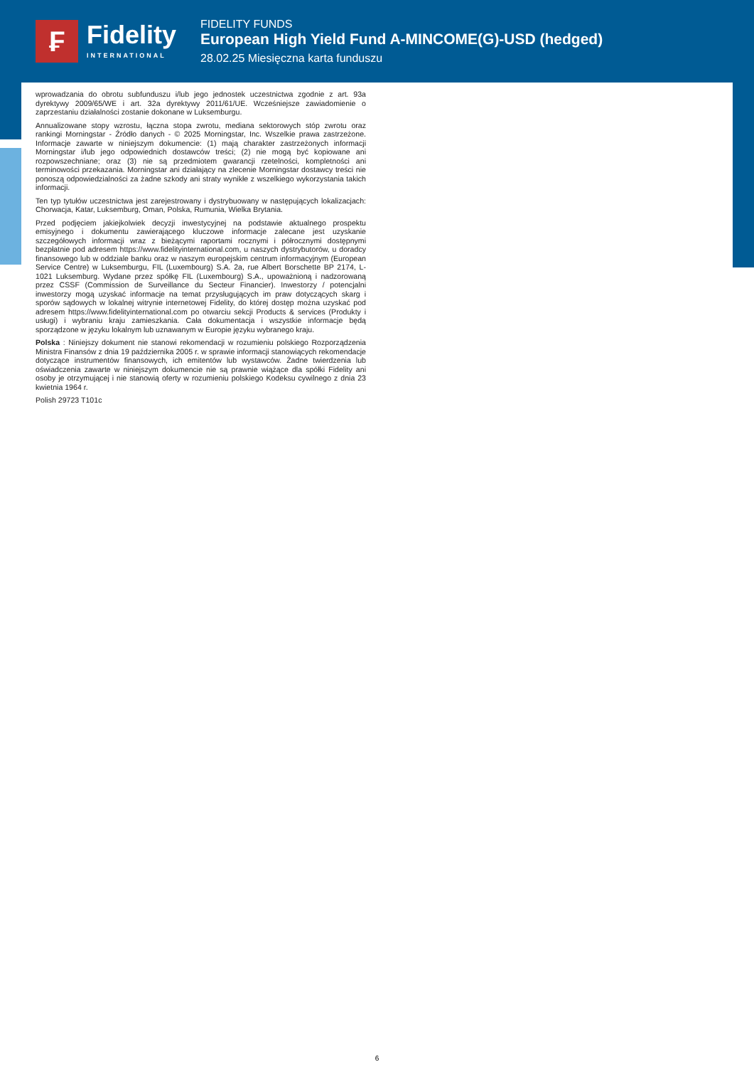₣
Fidelity
INTERNATIONAL
FIDELITY FUNDS
European High Yield Fund A-MINCOME(G)-USD (hedged)
28.02.25 Miesięczna karta funduszu
wprowadzania do obrotu subfunduszu i/lub jego jednostek uczestnictwa zgodnie z art. 93a dyrektywy 2009/65/WE i art. 32a dyrektywy 2011/61/UE. Wcześniejsze zawiadomienie o zaprzestaniu działalności zostanie dokonane w Luksemburgu.
Annualizowane stopy wzrostu, łączna stopa zwrotu, mediana sektorowych stóp zwrotu oraz rankingi Morningstar - Źródło danych - © 2025 Morningstar, Inc. Wszelkie prawa zastrzeżone. Informacje zawarte w niniejszym dokumencie: (1) mają charakter zastrzeżonych informacji Morningstar i/lub jego odpowiednich dostawców treści; (2) nie mogą być kopiowane ani rozpowszechniane; oraz (3) nie są przedmiotem gwarancji rzetelności, kompletności ani terminowości przekazania. Morningstar ani działający na zlecenie Morningstar dostawcy treści nie ponoszą odpowiedzialności za żadne szkody ani straty wynikłe z wszelkiego wykorzystania takich informacji.
Ten typ tytułów uczestnictwa jest zarejestrowany i dystrybuowany w następujących lokalizacjach: Chorwacja, Katar, Luksemburg, Oman, Polska, Rumunia, Wielka Brytania.
Przed podjęciem jakiejkolwiek decyzji inwestycyjnej na podstawie aktualnego prospektu emisyjnego i dokumentu zawierającego kluczowe informacje zalecane jest uzyskanie szczegółowych informacji wraz z bieżącymi raportami rocznymi i półrocznymi dostępnymi bezpłatnie pod adresem https://www.fidelityinternational.com, u naszych dystrybutorów, u doradcy finansowego lub w oddziale banku oraz w naszym europejskim centrum informacyjnym (European Service Centre) w Luksemburgu, FIL (Luxembourg) S.A. 2a, rue Albert Borschette BP 2174, L-1021 Luksemburg. Wydane przez spółkę FIL (Luxembourg) S.A., upoważnioną i nadzorowaną przez CSSF (Commission de Surveillance du Secteur Financier). Inwestorzy / potencjalni inwestorzy mogą uzyskać informacje na temat przysługujących im praw dotyczących skarg i sporów sądowych w lokalnej witrynie internetowej Fidelity, do której dostęp można uzyskać pod adresem https://www.fidelityinternational.com po otwarciu sekcji Products & services (Produkty i usługi) i wybraniu kraju zamieszkania. Cała dokumentacja i wszystkie informacje będą sporządzone w języku lokalnym lub uznawanym w Europie języku wybranego kraju.
Polska : Niniejszy dokument nie stanowi rekomendacji w rozumieniu polskiego Rozporządzenia Ministra Finansów z dnia 19 października 2005 r. w sprawie informacji stanowiących rekomendacje dotyczące instrumentów finansowych, ich emitentów lub wystawców. Żadne twierdzenia lub oświadczenia zawarte w niniejszym dokumencie nie są prawnie wiążące dla spółki Fidelity ani osoby je otrzymującej i nie stanowią oferty w rozumieniu polskiego Kodeksu cywilnego z dnia 23 kwietnia 1964 r.
Polish 29723 T101c
6